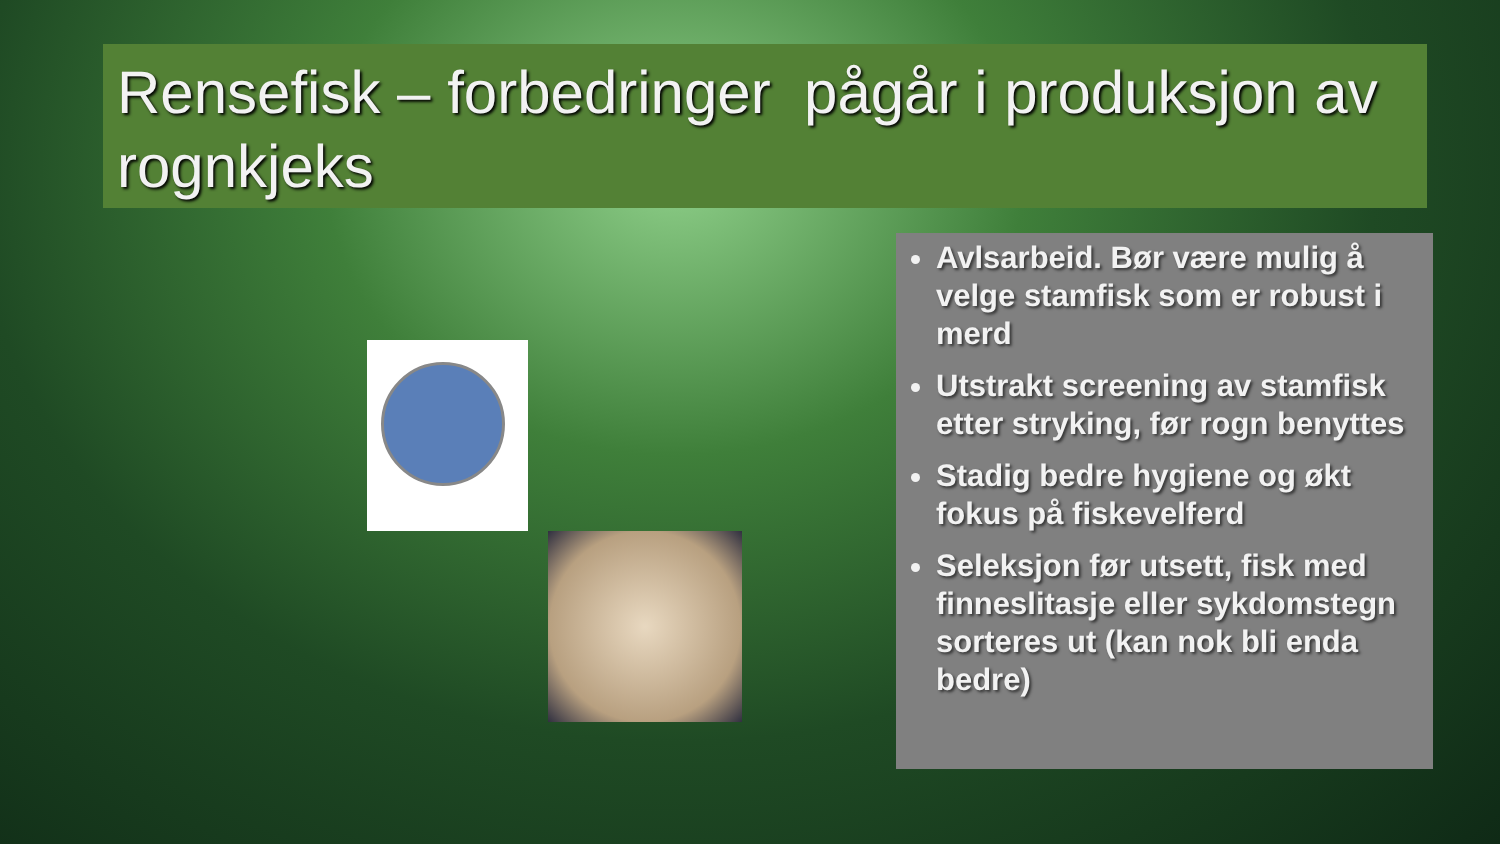Rensefisk – forbedringer pågår i produksjon av rognkjeks
Avlsarbeid. Bør være mulig å velge stamfisk som er robust i merd
Utstrakt screening av stamfisk etter stryking, før rogn benyttes
Stadig bedre hygiene og økt fokus på fiskevelferd
Seleksjon før utsett, fisk med finneslitasje eller sykdomstegn sorteres ut (kan nok bli enda bedre)